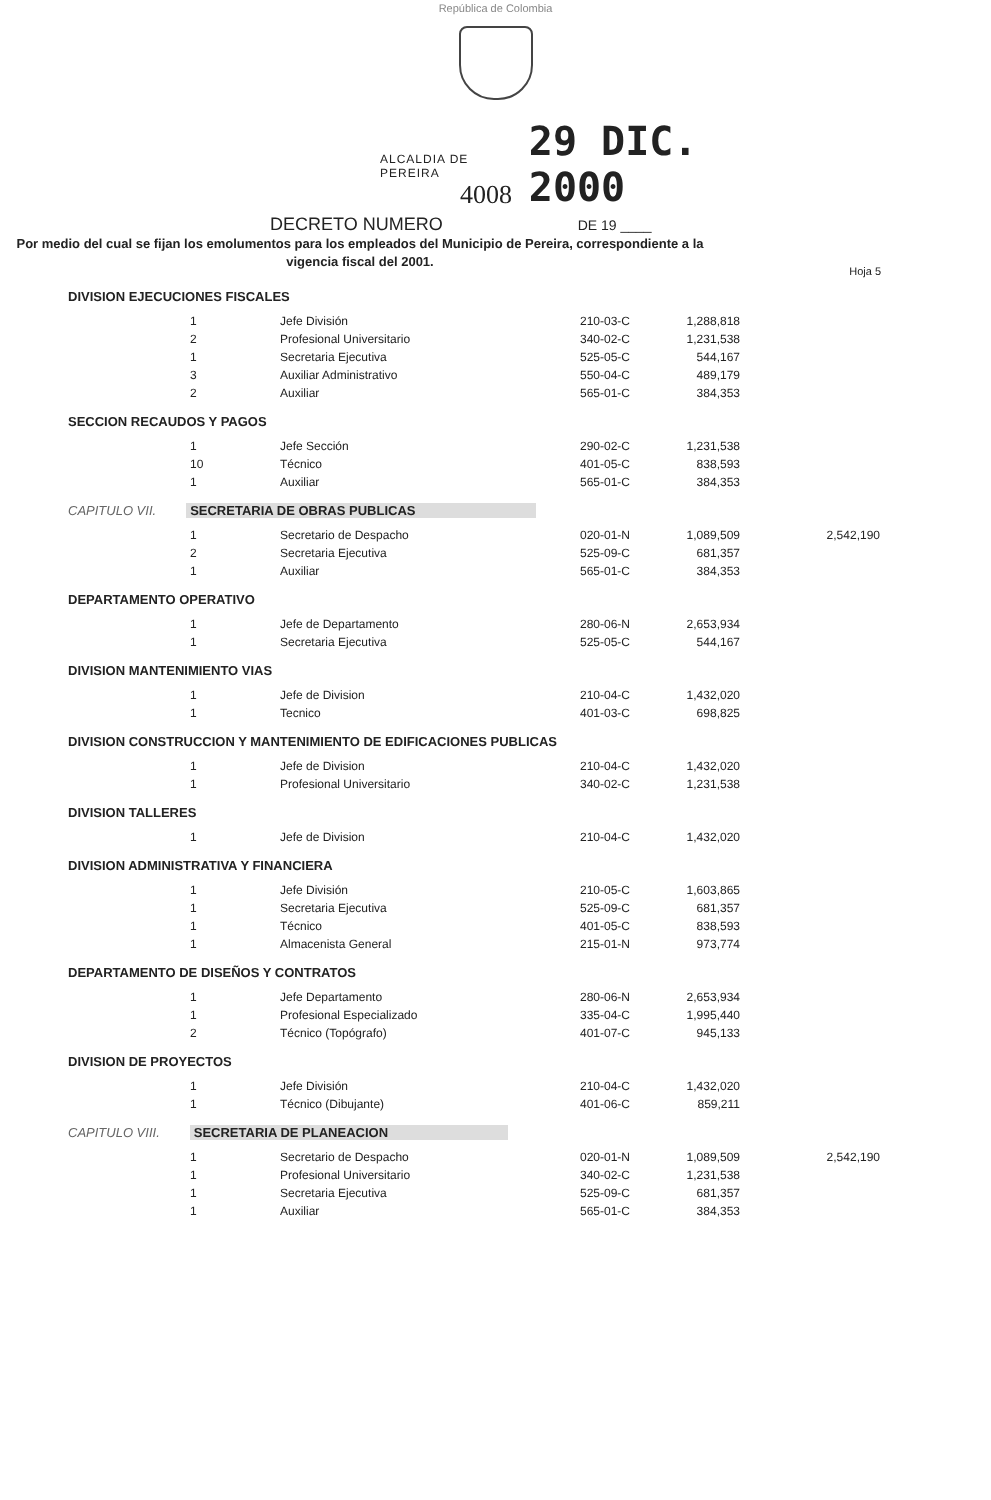República de Colombia
ALCALDIA DE PEREIRA
4008
29 DIC. 2000
DECRETO NUMERO DE 19 ____
Por medio del cual se fijan los emolumentos para los empleados del Municipio de Pereira, correspondiente a la vigencia fiscal del 2001.
Hoja 5
DIVISION EJECUCIONES FISCALES
| 1 | Jefe División | 210-03-C | 1,288,818 |
| 2 | Profesional Universitario | 340-02-C | 1,231,538 |
| 1 | Secretaria Ejecutiva | 525-05-C | 544,167 |
| 3 | Auxiliar Administrativo | 550-04-C | 489,179 |
| 2 | Auxiliar | 565-01-C | 384,353 |
SECCION RECAUDOS Y PAGOS
| 1 | Jefe Sección | 290-02-C | 1,231,538 |
| 10 | Técnico | 401-05-C | 838,593 |
| 1 | Auxiliar | 565-01-C | 384,353 |
CAPITULO VII. SECRETARIA DE OBRAS PUBLICAS
| 1 | Secretario de Despacho | 020-01-N | 1,089,509 | 2,542,190 |
| 2 | Secretaria Ejecutiva | 525-09-C | 681,357 | |
| 1 | Auxiliar | 565-01-C | 384,353 | |
DEPARTAMENTO OPERATIVO
| 1 | Jefe de Departamento | 280-06-N | 2,653,934 |
| 1 | Secretaria Ejecutiva | 525-05-C | 544,167 |
DIVISION MANTENIMIENTO VIAS
| 1 | Jefe de Division | 210-04-C | 1,432,020 |
| 1 | Tecnico | 401-03-C | 698,825 |
DIVISION CONSTRUCCION Y MANTENIMIENTO DE EDIFICACIONES PUBLICAS
| 1 | Jefe de Division | 210-04-C | 1,432,020 |
| 1 | Profesional Universitario | 340-02-C | 1,231,538 |
DIVISION TALLERES
| 1 | Jefe de Division | 210-04-C | 1,432,020 |
DIVISION ADMINISTRATIVA Y FINANCIERA
| 1 | Jefe División | 210-05-C | 1,603,865 |
| 1 | Secretaria Ejecutiva | 525-09-C | 681,357 |
| 1 | Técnico | 401-05-C | 838,593 |
| 1 | Almacenista General | 215-01-N | 973,774 |
DEPARTAMENTO DE DISEÑOS Y CONTRATOS
| 1 | Jefe Departamento | 280-06-N | 2,653,934 |
| 1 | Profesional Especializado | 335-04-C | 1,995,440 |
| 2 | Técnico (Topógrafo) | 401-07-C | 945,133 |
DIVISION DE PROYECTOS
| 1 | Jefe División | 210-04-C | 1,432,020 |
| 1 | Técnico (Dibujante) | 401-06-C | 859,211 |
CAPITULO VIII. SECRETARIA DE PLANEACION
| 1 | Secretario de Despacho | 020-01-N | 1,089,509 | 2,542,190 |
| 1 | Profesional Universitario | 340-02-C | 1,231,538 | |
| 1 | Secretaria Ejecutiva | 525-09-C | 681,357 | |
| 1 | Auxiliar | 565-01-C | 384,353 | |